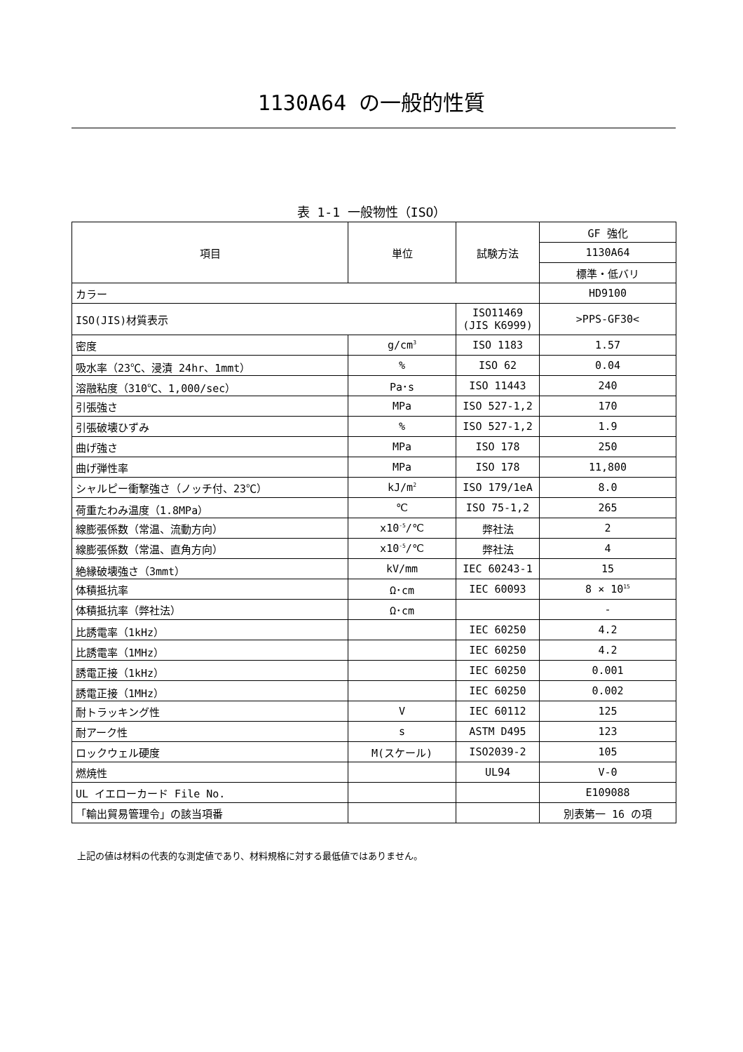1130A64 の一般的性質
表 1-1 一般物性（ISO）
| 項目 | 単位 | 試験方法 | GF 強化 |
| --- | --- | --- | --- |
| | | | 1130A64 |
| | | | 標準・低バリ |
| カラー | | | HD9100 |
| ISO(JIS)材質表示 | | ISO11469 (JIS K6999) | >PPS-GF30< |
| 密度 | g/cm<sup>3</sup> | ISO 1183 | 1.57 |
| 吸水率（23℃、浸漬 24hr、1mmt） | % | ISO 62 | 0.04 |
| 溶融粘度（310℃、1,000/sec） | Pa･s | ISO 11443 | 240 |
| 引張強さ | MPa | ISO 527-1,2 | 170 |
| 引張破壊ひずみ | % | ISO 527-1,2 | 1.9 |
| 曲げ強さ | MPa | ISO 178 | 250 |
| 曲げ弾性率 | MPa | ISO 178 | 11,800 |
| シャルピー衝撃強さ（ノッチ付、23℃） | kJ/m<sup>2</sup> | ISO 179/1eA | 8.0 |
| 荷重たわみ温度（1.8MPa） | ℃ | ISO 75-1,2 | 265 |
| 線膨張係数（常温、流動方向） | x10<sup>-5</sup>/℃ | 弊社法 | 2 |
| 線膨張係数（常温、直角方向） | x10<sup>-5</sup>/℃ | 弊社法 | 4 |
| 絶縁破壊強さ（3mmt） | kV/mm | IEC 60243-1 | 15 |
| 体積抵抗率 | Ω･cm | IEC 60093 | 8 × 10<sup>15</sup> |
| 体積抵抗率（弊社法） | Ω･cm | | - |
| 比誘電率（1kHz） | | IEC 60250 | 4.2 |
| 比誘電率（1MHz） | | IEC 60250 | 4.2 |
| 誘電正接（1kHz） | | IEC 60250 | 0.001 |
| 誘電正接（1MHz） | | IEC 60250 | 0.002 |
| 耐トラッキング性 | V | IEC 60112 | 125 |
| 耐アーク性 | s | ASTM D495 | 123 |
| ロックウェル硬度 | M(スケール) | ISO2039-2 | 105 |
| 燃焼性 | | UL94 | V-0 |
| UL イエローカード File No. | | | E109088 |
| 「輸出貿易管理令」の該当項番 | | | 別表第一 16 の項 |
上記の値は材料の代表的な測定値であり、材料規格に対する最低値ではありません。